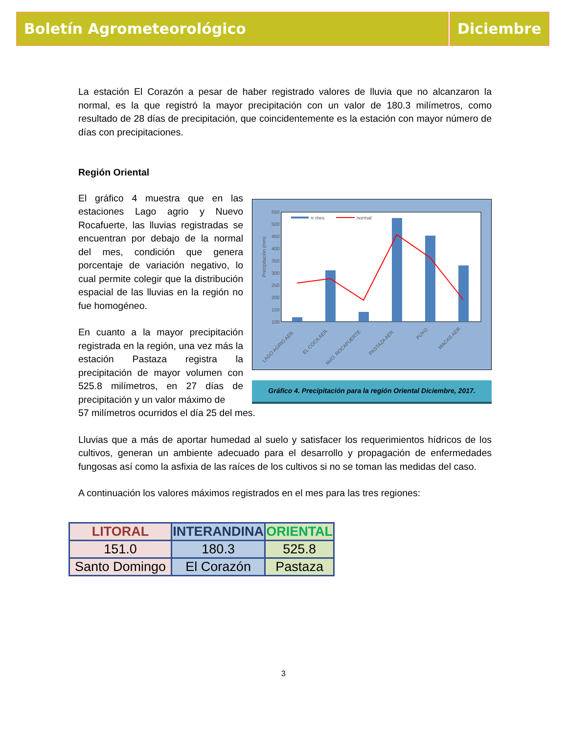Boletín Agrometeorológico Diciembre
La estación El Corazón a pesar de haber registrado valores de lluvia que no alcanzaron la normal, es la que registró la mayor precipitación con un valor de 180.3 milímetros, como resultado de 28 días de precipitación, que coincidentemente es la estación con mayor número de días con precipitaciones.
Región Oriental
El gráfico 4 muestra que en las estaciones Lago agrio y Nuevo Rocafuerte, las lluvias registradas se encuentran por debajo de la normal del mes, condición que genera porcentaje de variación negativo, lo cual permite colegir que la distribución espacial de las lluvias en la región no fue homogéneo.
En cuanto a la mayor precipitación registrada en la región, una vez más la estación Pastaza registra la precipitación de mayor volumen con 525.8 milímetros, en 27 días de precipitación y un valor máximo de
550
500
450
400
350
300
250
200
150
100
Precipitación (mm)
rr mes
normal
LAGO AGRIO AER.
EL COCA AER.
NVO. ROCAFUERTE
PASTAZA AER.
PUYO
MACAS AER.
Gráfico 4. Precipitación para la región Oriental Diciembre, 2017.
57 milímetros ocurridos el día 25 del mes.
Lluvias que a más de aportar humedad al suelo y satisfacer los requerimientos hídricos de los cultivos, generan un ambiente adecuado para el desarrollo y propagación de enfermedades fungosas así como la asfixia de las raíces de los cultivos si no se toman las medidas del caso.
A continuación los valores máximos registrados en el mes para las tres regiones:
| LITORAL | INTERANDINA | ORIENTAL |
| --- | --- | --- |
| 151.0 | 180.3 | 525.8 |
| Santo Domingo | El Corazón | Pastaza |
3